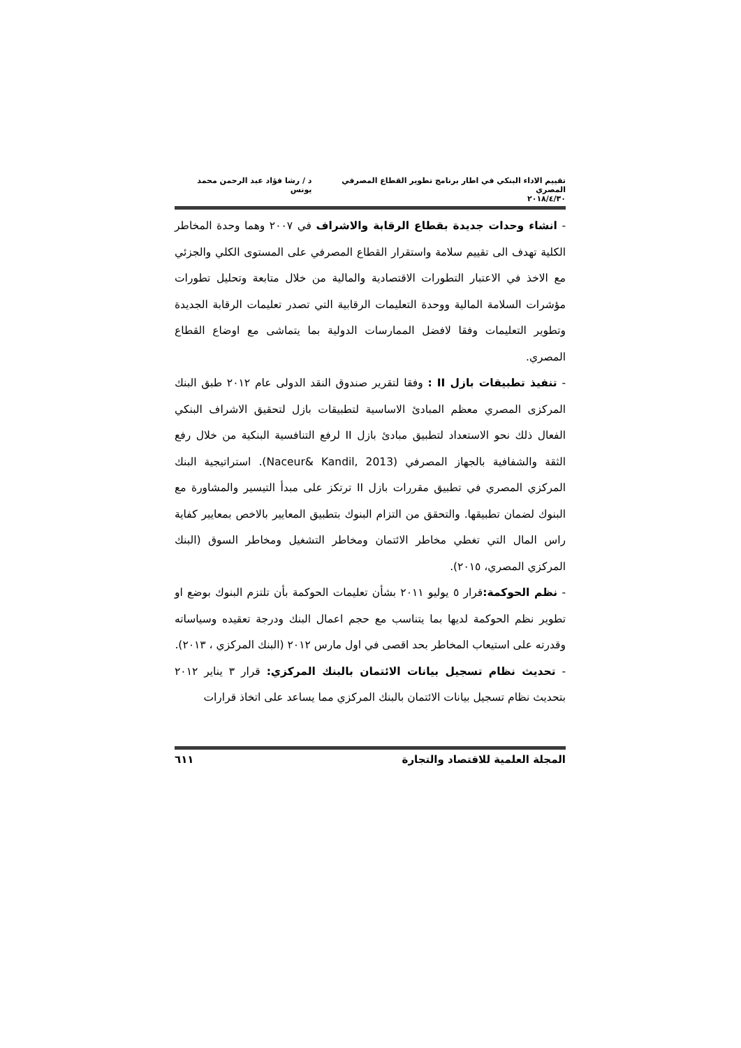تقييم الاداء البنكي في اطار برنامج تطوير القطاع المصرفي المصري د / رشا فؤاد عبد الرحمن محمد يونس
٢٠١٨/٤/٣٠
- انشاء وحدات جديدة بقطاع الرقابة والاشراف في ٢٠٠٧ وهما وحدة المخاطر الكلية تهدف الى تقييم سلامة واستقرار القطاع المصرفي على المستوى الكلي والجزئي مع الاخذ في الاعتبار التطورات الاقتصادية والمالية من خلال متابعة وتحليل تطورات مؤشرات السلامة المالية ووحدة التعليمات الرقابية التي تصدر تعليمات الرقابة الجديدة وتطوير التعليمات وفقا لافضل الممارسات الدولية بما يتماشى مع اوضاع القطاع المصري.
- تنفيذ تطبيقات بازل II : وفقا لتقرير صندوق النقد الدولى عام ٢٠١٢ طبق البنك المركزى المصري معظم المبادئ الاساسية لتطبيقات بازل لتحقيق الاشراف البنكي الفعال ذلك نحو الاستعداد لتطبيق مبادئ بازل II لرفع التنافسية البنكية من خلال رفع الثقة والشفافية بالجهاز المصرفي (Naceur& Kandil, 2013). استراتيجية البنك المركزي المصري في تطبيق مقررات بازل II ترتكز على مبدأ التيسير والمشاورة مع البنوك لضمان تطبيقها. والتحقق من التزام البنوك بتطبيق المعايير بالاخص بمعايير كفاية راس المال التي تغطي مخاطر الائتمان ومخاطر التشغيل ومخاطر السوق (البنك المركزي المصري، ٢٠١٥).
- نظم الحوكمة: قرار ٥ يوليو ٢٠١١ بشأن تعليمات الحوكمة بأن تلتزم البنوك بوضع او تطوير نظم الحوكمة لديها بما يتناسب مع حجم اعمال البنك ودرجة تعقيده وسياساته وقدرته على استيعاب المخاطر بحد اقصى في اول مارس ٢٠١٢ (البنك المركزي ، ٢٠١٣).
- تحديث نظام تسجيل بيانات الائتمان بالبنك المركزي: قرار ٣ يناير ٢٠١٢ بتحديث نظام تسجيل بيانات الائتمان بالبنك المركزي مما يساعد على اتخاذ قرارات
المجلة العلمية للاقتصاد والتجارة ٦١١